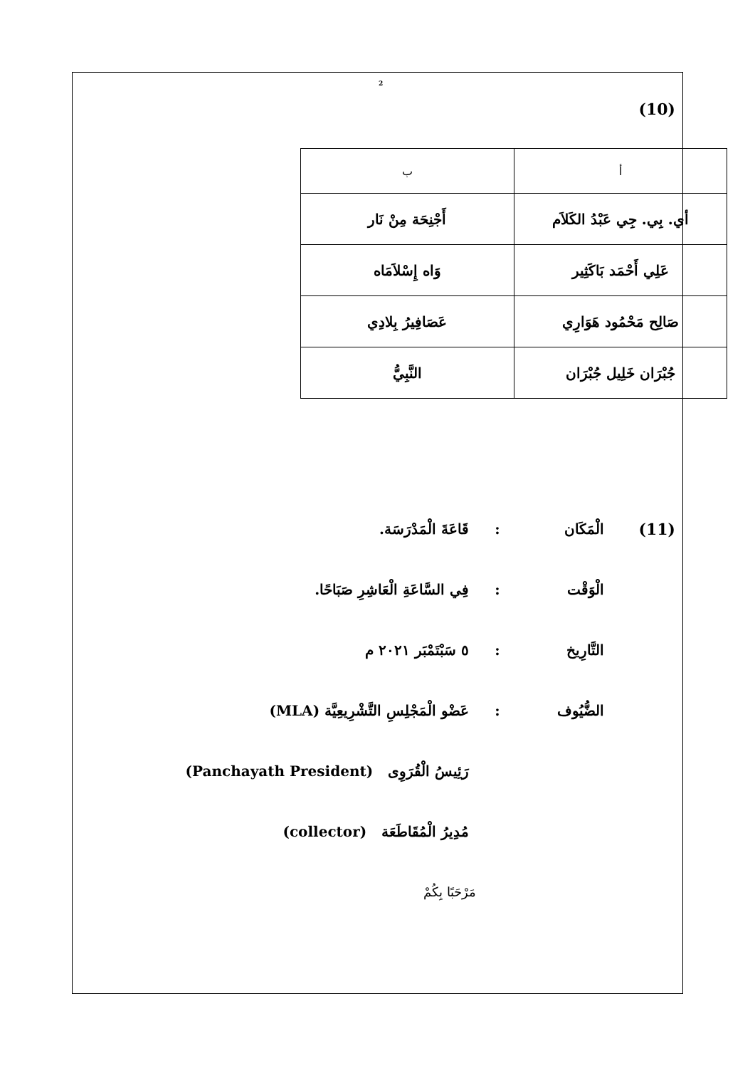2
(10)
| أ | ب |
| أي. بِي. جِي عَبْدُ الكَلاَم | أَجْنِحَة مِنْ نَار |
| عَلِي أَحْمَد بَاكَثِير | وَاه إِسْلاَمَاه |
| صَالِح مَحْمُود هَوَارِي | عَصَافِيرُ بِلادِي |
| جُبْرَان خَلِيل جُبْرَان | النَّبِيُّ |
(11) الْمَكَان : قَاعَةَ الْمَدْرَسَة.
الْوَقْت :
فِي السَّاعَةِ الْعَاشِرِ صَبَاحًا.
التَّارِيخ
: ٥ سَبْتَمْبَر ٢٠٢١ م
الضُّيُوف :
عَضْو الْمَجْلِسِ التَّشْرِيعِيَّة (MLA)
رَئِيسُ الْقُرَوِى (Panchayath President)
مُدِيرُ الْمُقَاطَعَة (collector)
مَرْحَبًا بِكُمْ